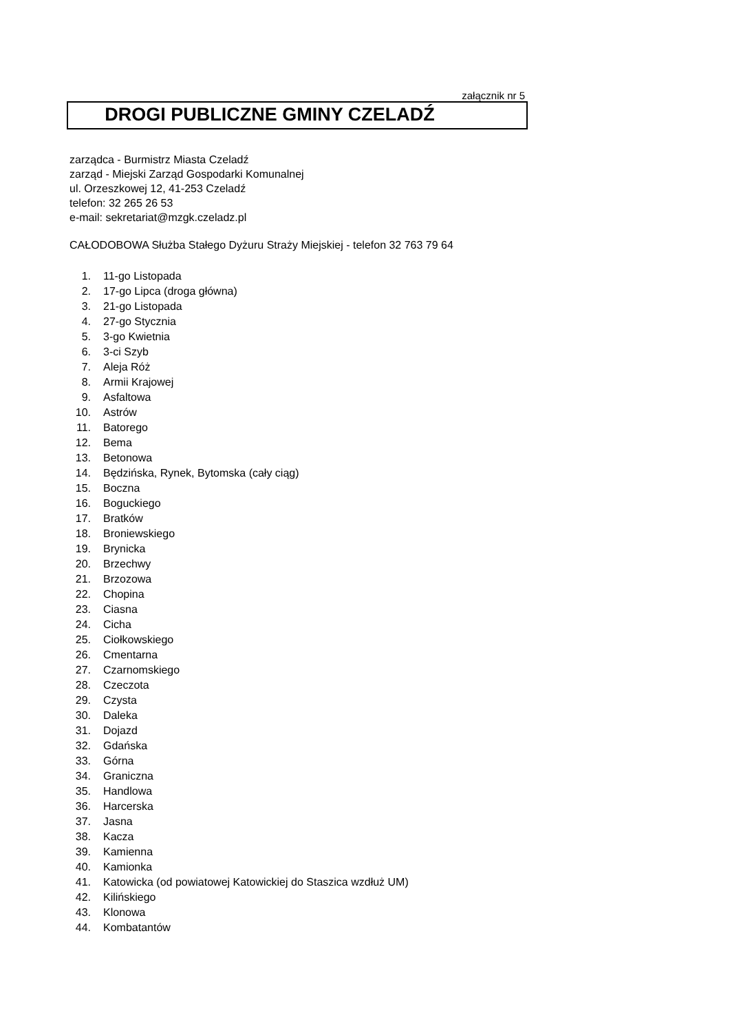załącznik nr 5
DROGI PUBLICZNE GMINY CZELADŹ
zarządca - Burmistrz Miasta Czeladź
zarząd - Miejski Zarząd Gospodarki Komunalnej
ul. Orzeszkowej 12, 41-253 Czeladź
telefon: 32 265 26 53
e-mail: sekretariat@mzgk.czeladz.pl
CAŁODOBOWA Służba Stałego Dyżuru Straży Miejskiej - telefon 32 763 79 64
1. 11-go Listopada
2. 17-go Lipca (droga główna)
3. 21-go Listopada
4. 27-go Stycznia
5. 3-go Kwietnia
6. 3-ci Szyb
7. Aleja Róż
8. Armii Krajowej
9. Asfaltowa
10. Astrów
11. Batorego
12. Bema
13. Betonowa
14. Będzińska, Rynek, Bytomska (cały ciąg)
15. Boczna
16. Boguckiego
17. Bratków
18. Broniewskiego
19. Brynicka
20. Brzechwy
21. Brzozowa
22. Chopina
23. Ciasna
24. Cicha
25. Ciołkowskiego
26. Cmentarna
27. Czarnomskiego
28. Czeczota
29. Czysta
30. Daleka
31. Dojazd
32. Gdańska
33. Górna
34. Graniczna
35. Handlowa
36. Harcerska
37. Jasna
38. Kacza
39. Kamienna
40. Kamionka
41. Katowicka (od powiatowej Katowickiej do Staszica wzdłuż UM)
42. Kilińskiego
43. Klonowa
44. Kombatantów